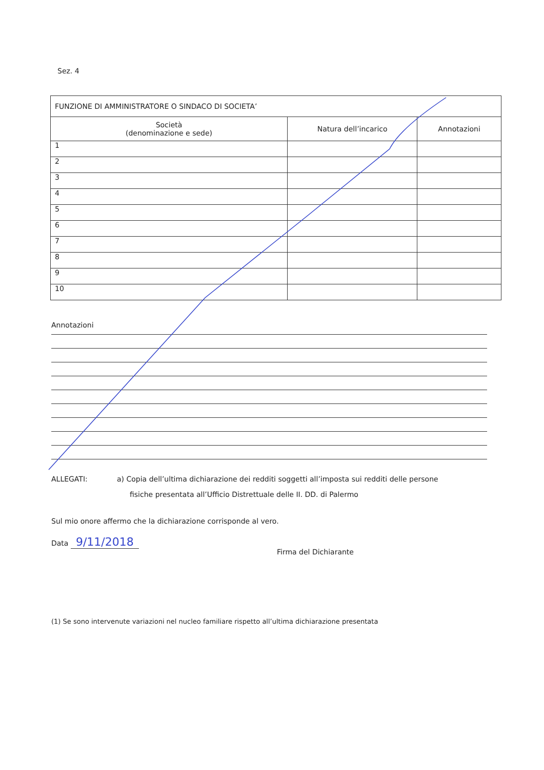Sez. 4
| FUNZIONE DI AMMINISTRATORE O SINDACO DI SOCIETA’ | | |
| --- | --- | --- |
| Società (denominazione e sede) | Natura dell’incarico | Annotazioni |
| 1 | | |
| 2 | | |
| 3 | | |
| 4 | | |
| 5 | | |
| 6 | | |
| 7 | | |
| 8 | | |
| 9 | | |
| 10 | | |
Annotazioni
ALLEGATI: a) Copia dell’ultima dichiarazione dei redditi soggetti all’imposta sui redditi delle persone
fisiche presentata all’Ufficio Distrettuale delle II. DD. di Palermo
Sul mio onore affermo che la dichiarazione corrisponde al vero.
Data 9/11/2018
Firma del Dichiarante
(1) Se sono intervenute variazioni nel nucleo familiare rispetto all’ultima dichiarazione presentata